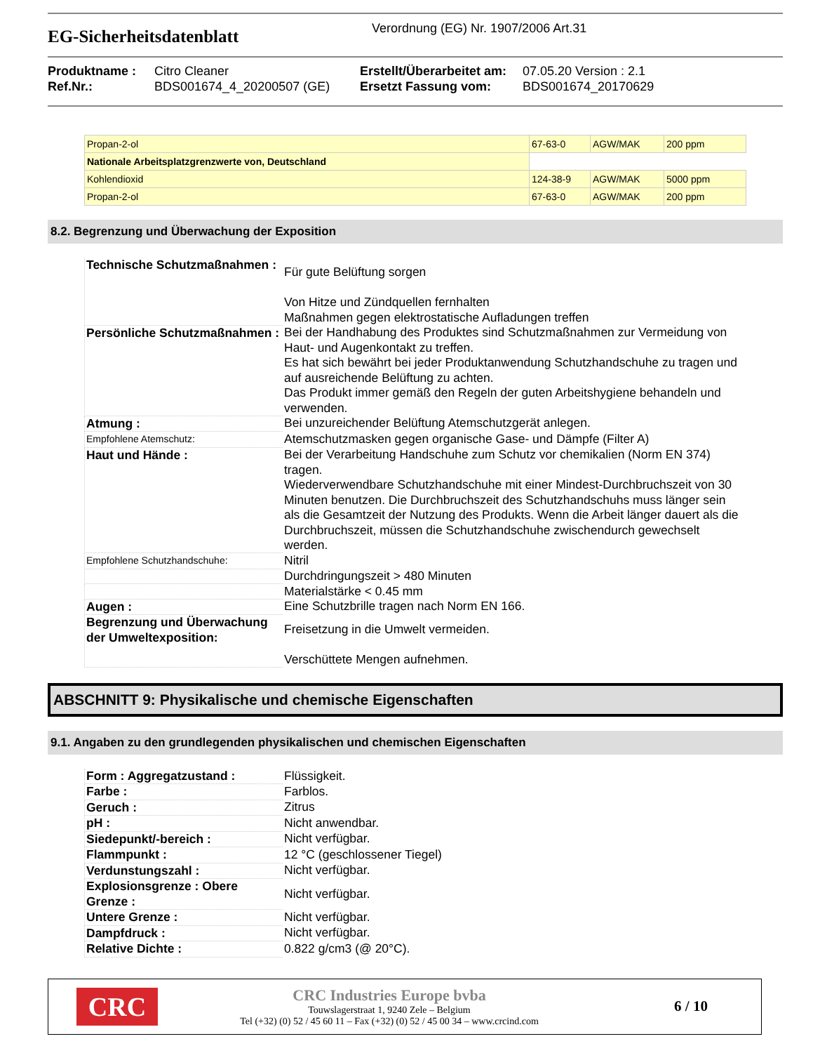EG-Sicherheitsdatenblatt
Verordnung (EG) Nr. 1907/2006 Art.31
Produktname :
Citro Cleaner
Erstellt/Überarbeitet am:
07.05.20 Version : 2.1
Ref.Nr.:
BDS001674_4_20200507 (GE)
Ersetzt Fassung vom:
BDS001674_20170629
| Propan-2-ol | 67-63-0 | AGW/MAK | 200 ppm |
| Nationale Arbeitsplatzgrenzwerte von, Deutschland | | | |
| Kohlendioxid | 124-38-9 | AGW/MAK | 5000 ppm |
| Propan-2-ol | 67-63-0 | AGW/MAK | 200 ppm |
8.2. Begrenzung und Überwachung der Exposition
| Technische Schutzmaßnahmen : | Für gute Belüftung sorgen Von Hitze und Zündquellen fernhalten Maßnahmen gegen elektrostatische Aufladungen treffen |
| Persönliche Schutzmaßnahmen : | Bei der Handhabung des Produktes sind Schutzmaßnahmen zur Vermeidung von Haut- und Augenkontakt zu treffen. Es hat sich bewährt bei jeder Produktanwendung Schutzhandschuhe zu tragen und auf ausreichende Belüftung zu achten. Das Produkt immer gemäß den Regeln der guten Arbeitshygiene behandeln und verwenden. |
| Atmung : | Bei unzureichender Belüftung Atemschutzgerät anlegen. |
| Empfohlene Atemschutz: | Atemschutzmasken gegen organische Gase- und Dämpfe (Filter A) |
| Haut und Hände : | Bei der Verarbeitung Handschuhe zum Schutz vor chemikalien (Norm EN 374) tragen. Wiederverwendbare Schutzhandschuhe mit einer Mindest-Durchbruchszeit von 30 Minuten benutzen. Die Durchbruchszeit des Schutzhandschuhs muss länger sein als die Gesamtzeit der Nutzung des Produkts. Wenn die Arbeit länger dauert als die Durchbruchszeit, müssen die Schutzhandschuhe zwischendurch gewechselt werden. |
| Empfohlene Schutzhandschuhe: | Nitril |
| | Durchdringungszeit > 480 Minuten |
| | Materialstärke < 0.45 mm |
| Augen : | Eine Schutzbrille tragen nach Norm EN 166. |
| Begrenzung und Überwachung der Umweltexposition: | Freisetzung in die Umwelt vermeiden. Verschüttete Mengen aufnehmen. |
ABSCHNITT 9: Physikalische und chemische Eigenschaften
9.1. Angaben zu den grundlegenden physikalischen und chemischen Eigenschaften
| Form : Aggregatzustand : | Flüssigkeit. |
| Farbe : | Farblos. |
| Geruch : | Zitrus |
| pH : | Nicht anwendbar. |
| Siedepunkt/-bereich : | Nicht verfügbar. |
| Flammpunkt : | 12 °C (geschlossener Tiegel) |
| Verdunstungszahl : | Nicht verfügbar. |
| Explosionsgrenze : Obere Grenze : | Nicht verfügbar. |
| Untere Grenze : | Nicht verfügbar. |
| Dampfdruck : | Nicht verfügbar. |
| Relative Dichte : | 0.822 g/cm3 (@ 20°C). |
CRC
CRC Industries Europe bvba
Touwslagerstraat 1, 9240 Zele – Belgium
Tel (+32) (0) 52 / 45 60 11 – Fax (+32) (0) 52 / 45 00 34 – www.crcind.com
6 / 10